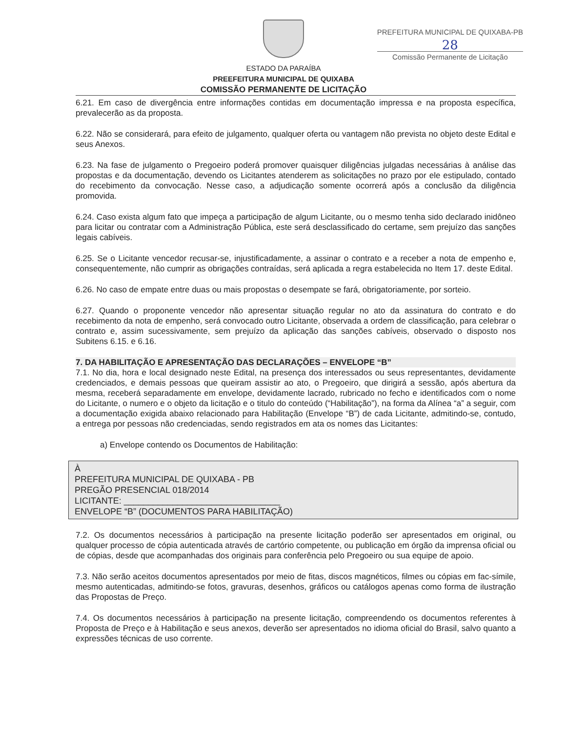PREFEITURA MUNICIPAL DE QUIXABA-PB
28
Comissão Permanente de Licitação
ESTADO DA PARAÍBA
PREEFEITURA MUNICIPAL DE QUIXABA
COMISSÃO PERMANENTE DE LICITAÇÃO
6.21. Em caso de divergência entre informações contidas em documentação impressa e na proposta específica, prevalecerão as da proposta.
6.22. Não se considerará, para efeito de julgamento, qualquer oferta ou vantagem não prevista no objeto deste Edital e seus Anexos.
6.23. Na fase de julgamento o Pregoeiro poderá promover quaisquer diligências julgadas necessárias à análise das propostas e da documentação, devendo os Licitantes atenderem as solicitações no prazo por ele estipulado, contado do recebimento da convocação. Nesse caso, a adjudicação somente ocorrerá após a conclusão da diligência promovida.
6.24. Caso exista algum fato que impeça a participação de algum Licitante, ou o mesmo tenha sido declarado inidôneo para licitar ou contratar com a Administração Pública, este será desclassificado do certame, sem prejuízo das sanções legais cabíveis.
6.25. Se o Licitante vencedor recusar-se, injustificadamente, a assinar o contrato e a receber a nota de empenho e, consequentemente, não cumprir as obrigações contraídas, será aplicada a regra estabelecida no Item 17. deste Edital.
6.26. No caso de empate entre duas ou mais propostas o desempate se fará, obrigatoriamente, por sorteio.
6.27. Quando o proponente vencedor não apresentar situação regular no ato da assinatura do contrato e do recebimento da nota de empenho, será convocado outro Licitante, observada a ordem de classificação, para celebrar o contrato e, assim sucessivamente, sem prejuízo da aplicação das sanções cabíveis, observado o disposto nos Subitens 6.15. e 6.16.
7. DA HABILITAÇÃO E APRESENTAÇÃO DAS DECLARAÇÕES – ENVELOPE “B”
7.1. No dia, hora e local designado neste Edital, na presença dos interessados ou seus representantes, devidamente credenciados, e demais pessoas que queiram assistir ao ato, o Pregoeiro, que dirigirá a sessão, após abertura da mesma, receberá separadamente em envelope, devidamente lacrado, rubricado no fecho e identificados com o nome do Licitante, o numero e o objeto da licitação e o titulo do conteúdo (“Habilitação”), na forma da Alínea “a” a seguir, com a documentação exigida abaixo relacionado para Habilitação (Envelope “B”) de cada Licitante, admitindo-se, contudo, a entrega por pessoas não credenciadas, sendo registrados em ata os nomes das Licitantes:
a) Envelope contendo os Documentos de Habilitação:
À
PREFEITURA MUNICIPAL DE QUIXABA - PB
PREGÃO PRESENCIAL 018/2014
LICITANTE: ________________________________
ENVELOPE “B” (DOCUMENTOS PARA HABILITAÇÃO)
7.2. Os documentos necessários à participação na presente licitação poderão ser apresentados em original, ou qualquer processo de cópia autenticada através de cartório competente, ou publicação em órgão da imprensa oficial ou de cópias, desde que acompanhadas dos originais para conferência pelo Pregoeiro ou sua equipe de apoio.
7.3. Não serão aceitos documentos apresentados por meio de fitas, discos magnéticos, filmes ou cópias em fac-símile, mesmo autenticadas, admitindo-se fotos, gravuras, desenhos, gráficos ou catálogos apenas como forma de ilustração das Propostas de Preço.
7.4. Os documentos necessários à participação na presente licitação, compreendendo os documentos referentes à Proposta de Preço e à Habilitação e seus anexos, deverão ser apresentados no idioma oficial do Brasil, salvo quanto a expressões técnicas de uso corrente.